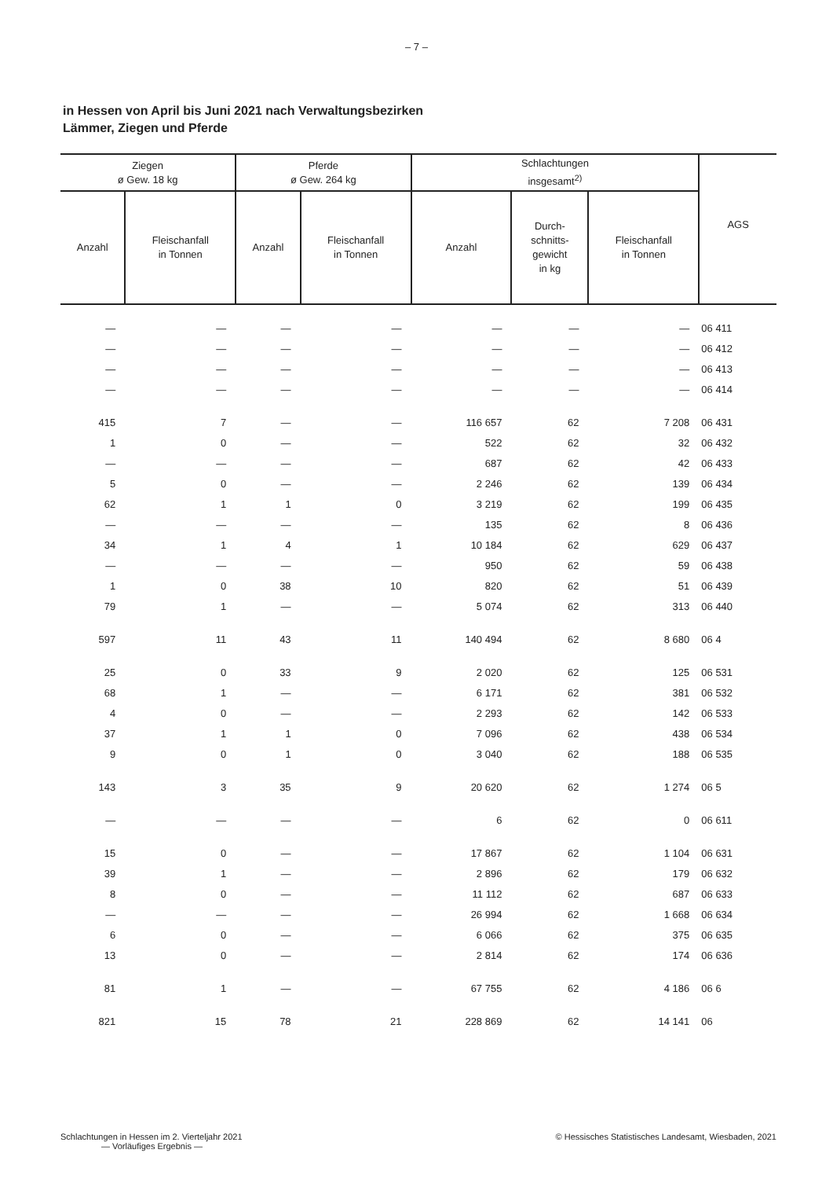– 7 –
in Hessen von April bis Juni 2021 nach Verwaltungsbezirken
Lämmer, Ziegen und Pferde
| Ziegen ø Gew. 18 kg | | Pferde ø Gew. 264 kg | | Schlachtungen insgesamt<sup>2)</sup> | | | AGS |
| --- | --- | --- | --- | --- | --- | --- | --- |
| Anzahl | Fleischanfall in Tonnen | Anzahl | Fleischanfall in Tonnen | Anzahl | Durch- schnitts- gewicht in kg | Fleischanfall in Tonnen | |
| — | — | — | — | — | — | — | 06 411 |
| — | — | — | — | — | — | — | 06 412 |
| — | — | — | — | — | — | — | 06 413 |
| — | — | — | — | — | — | — | 06 414 |
| 415 | 7 | — | — | 116 657 | 62 | 7 208 | 06 431 |
| 1 | 0 | — | — | 522 | 62 | 32 | 06 432 |
| — | — | — | — | 687 | 62 | 42 | 06 433 |
| 5 | 0 | — | — | 2 246 | 62 | 139 | 06 434 |
| 62 | 1 | 1 | 0 | 3 219 | 62 | 199 | 06 435 |
| — | — | — | — | 135 | 62 | 8 | 06 436 |
| 34 | 1 | 4 | 1 | 10 184 | 62 | 629 | 06 437 |
| — | — | — | — | 950 | 62 | 59 | 06 438 |
| 1 | 0 | 38 | 10 | 820 | 62 | 51 | 06 439 |
| 79 | 1 | — | — | 5 074 | 62 | 313 | 06 440 |
| 597 | 11 | 43 | 11 | 140 494 | 62 | 8 680 | 06 4 |
| 25 | 0 | 33 | 9 | 2 020 | 62 | 125 | 06 531 |
| 68 | 1 | — | — | 6 171 | 62 | 381 | 06 532 |
| 4 | 0 | — | — | 2 293 | 62 | 142 | 06 533 |
| 37 | 1 | 1 | 0 | 7 096 | 62 | 438 | 06 534 |
| 9 | 0 | 1 | 0 | 3 040 | 62 | 188 | 06 535 |
| 143 | 3 | 35 | 9 | 20 620 | 62 | 1 274 | 06 5 |
| — | — | — | — | 6 | 62 | 0 | 06 611 |
| 15 | 0 | — | — | 17 867 | 62 | 1 104 | 06 631 |
| 39 | 1 | — | — | 2 896 | 62 | 179 | 06 632 |
| 8 | 0 | — | — | 11 112 | 62 | 687 | 06 633 |
| — | — | — | — | 26 994 | 62 | 1 668 | 06 634 |
| 6 | 0 | — | — | 6 066 | 62 | 375 | 06 635 |
| 13 | 0 | — | — | 2 814 | 62 | 174 | 06 636 |
| 81 | 1 | — | — | 67 755 | 62 | 4 186 | 06 6 |
| 821 | 15 | 78 | 21 | 228 869 | 62 | 14 141 | 06 |
Schlachtungen in Hessen im 2. Vierteljahr 2021
— Vorläufiges Ergebnis —
© Hessisches Statistisches Landesamt, Wiesbaden, 2021